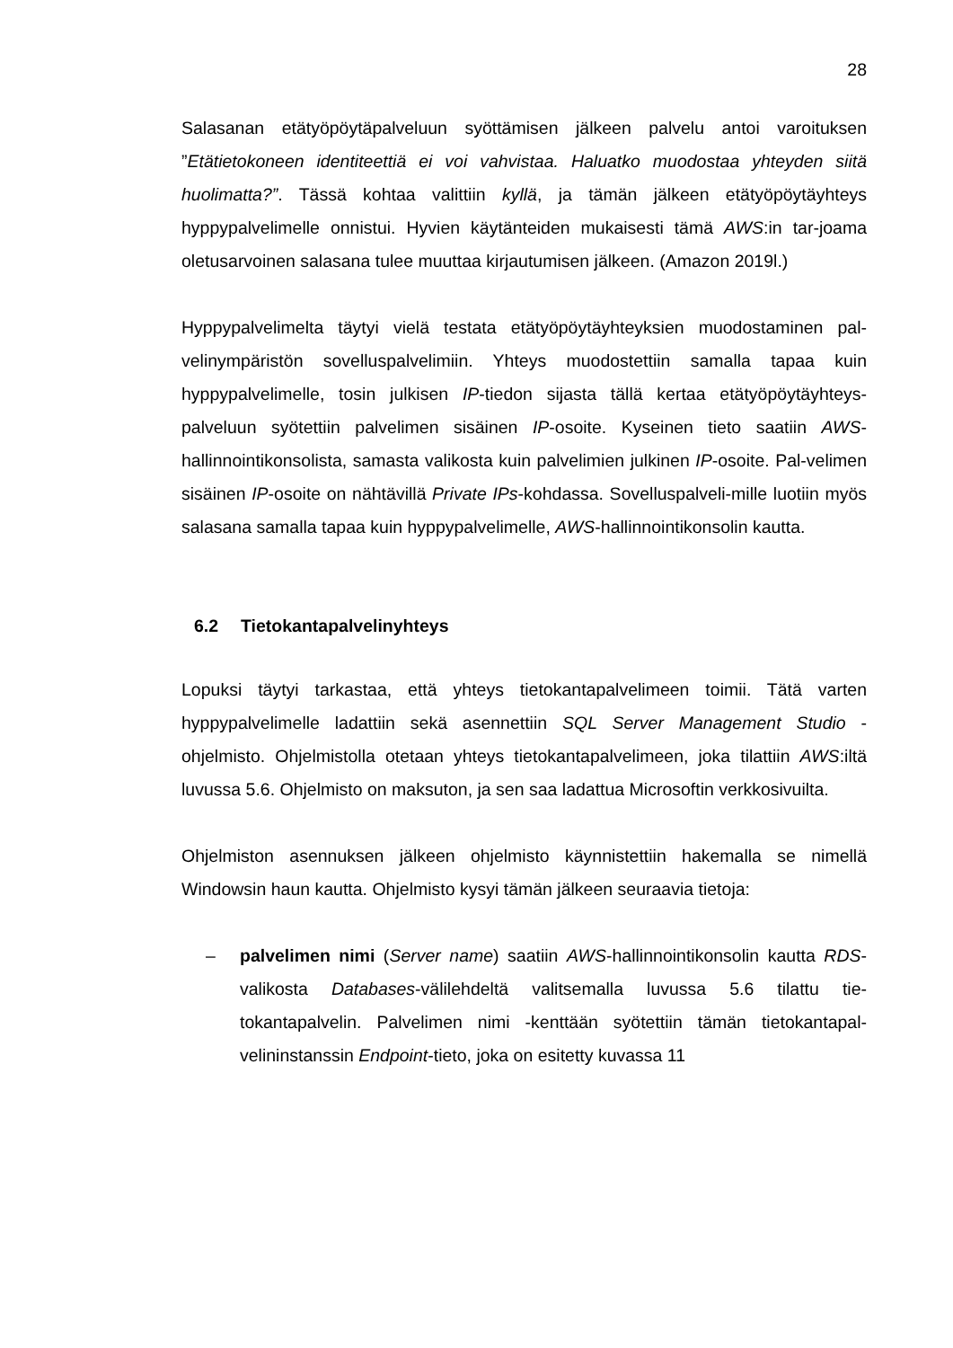28
Salasanan etätyöpöytäpalveluun syöttämisen jälkeen palvelu antoi varoituksen ”Etätietokoneen identiteettiä ei voi vahvistaa. Haluatko muodostaa yhteyden siitä huolimatta?”. Tässä kohtaa valittiin kyllä, ja tämän jälkeen etätyöpöytäyhteys hyppypalvelimelle onnistui. Hyvien käytänteiden mukaisesti tämä AWS:in tar-joama oletusarvoinen salasana tulee muuttaa kirjautumisen jälkeen. (Amazon 2019l.)
Hyppypalvelimelta täytyi vielä testata etätyöpöytäyhteyksien muodostaminen pal-velinympäristön sovelluspalvelimiin. Yhteys muodostettiin samalla tapaa kuin hyppypalvelimelle, tosin julkisen IP-tiedon sijasta tällä kertaa etätyöpöytäyhteys-palveluun syötettiin palvelimen sisäinen IP-osoite. Kyseinen tieto saatiin AWS-hallinnointikonsolista, samasta valikosta kuin palvelimien julkinen IP-osoite. Pal-velimen sisäinen IP-osoite on nähtävillä Private IPs-kohdassa. Sovelluspalveli-mille luotiin myös salasana samalla tapaa kuin hyppypalvelimelle, AWS-hallinnointikonsolin kautta.
6.2 Tietokantapalvelinyhteys
Lopuksi täytyi tarkastaa, että yhteys tietokantapalvelimeen toimii. Tätä varten hyppypalvelimelle ladattiin sekä asennettiin SQL Server Management Studio -ohjelmisto. Ohjelmistolla otetaan yhteys tietokantapalvelimeen, joka tilattiin AWS:iltä luvussa 5.6. Ohjelmisto on maksuton, ja sen saa ladattua Microsoftin verkkosivuilta.
Ohjelmiston asennuksen jälkeen ohjelmisto käynnistettiin hakemalla se nimellä Windowsin haun kautta. Ohjelmisto kysyi tämän jälkeen seuraavia tietoja:
– palvelimen nimi (Server name) saatiin AWS-hallinnointikonsolin kautta RDS-valikosta Databases-välilehdeltä valitsemalla luvussa 5.6 tilattu tie-tokantapalvelin. Palvelimen nimi -kenttään syötettiin tämän tietokantapal-velininstanssin Endpoint-tieto, joka on esitetty kuvassa 11